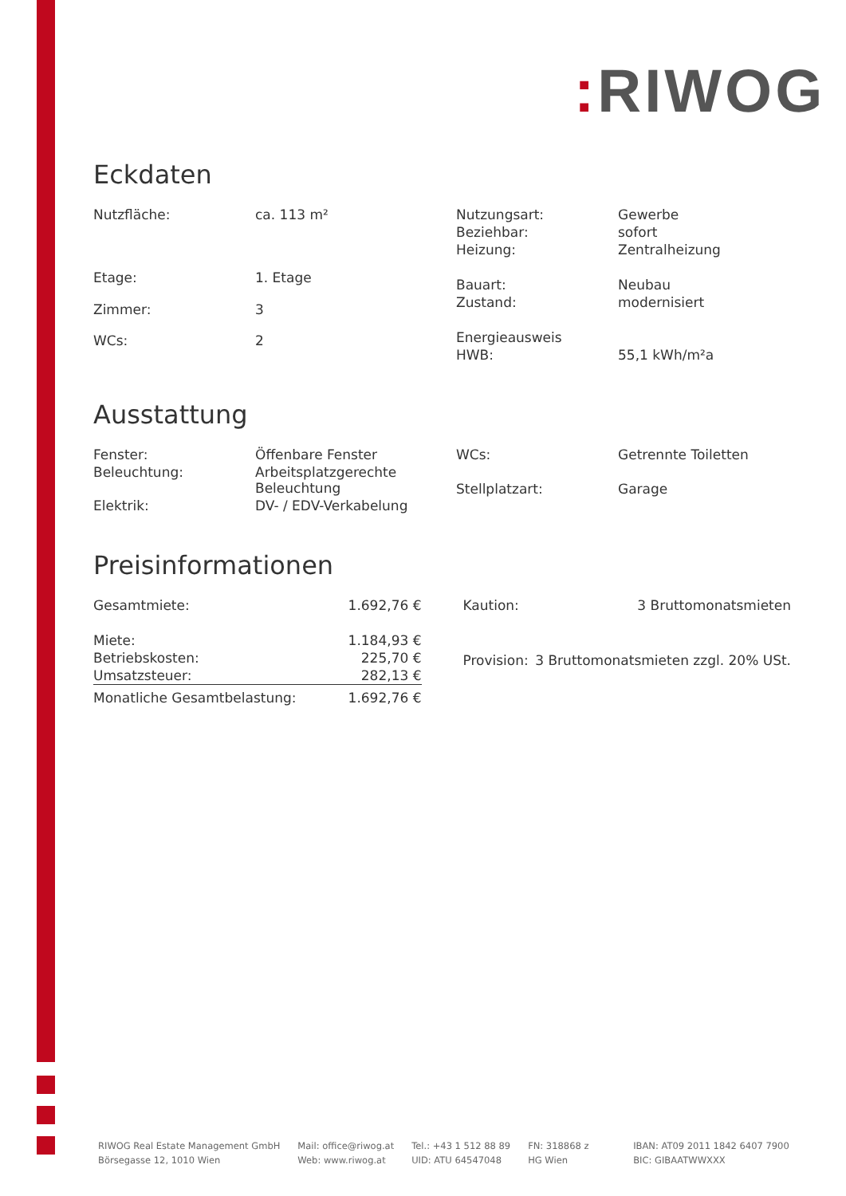: RIWOG
Eckdaten
| Nutzfläche: | ca. 113 m² |
| Etage: | 1. Etage |
| Zimmer: | 3 |
| WCs: | 2 |
| Nutzungsart: | Gewerbe |
| Beziehbar: | sofort |
| Heizung: | Zentralheizung |
| Bauart: | Neubau |
| Zustand: | modernisiert |
| Energieausweis | |
| HWB: | 55,1 kWh/m²a |
Ausstattung
| Fenster: | Öffenbare Fenster |
| Beleuchtung: | Arbeitsplatzgerechte Beleuchtung |
| Elektrik: | DV- / EDV-Verkabelung |
| WCs: | Getrennte Toiletten |
| Stellplatzart: | Garage |
Preisinformationen
| Gesamtmiete: | 1.692,76 € |
| Miete: | 1.184,93 € |
| Betriebskosten: | 225,70 € |
| Umsatzsteuer: | 282,13 € |
| Monatliche Gesamtbelastung: | 1.692,76 € |
| Kaution: | 3 Bruttomonatsmieten |
| Provision: | 3 Bruttomonatsmieten zzgl. 20% USt. |
RIWOG Real Estate Management GmbH
Börsegasse 12, 1010 Wien
Mail: office@riwog.at
Web: www.riwog.at
Tel.: +43 1 512 88 89
UID: ATU 64547048
FN: 318868 z
HG Wien
IBAN: AT09 2011 1842 6407 7900
BIC: GIBAATWWXXX